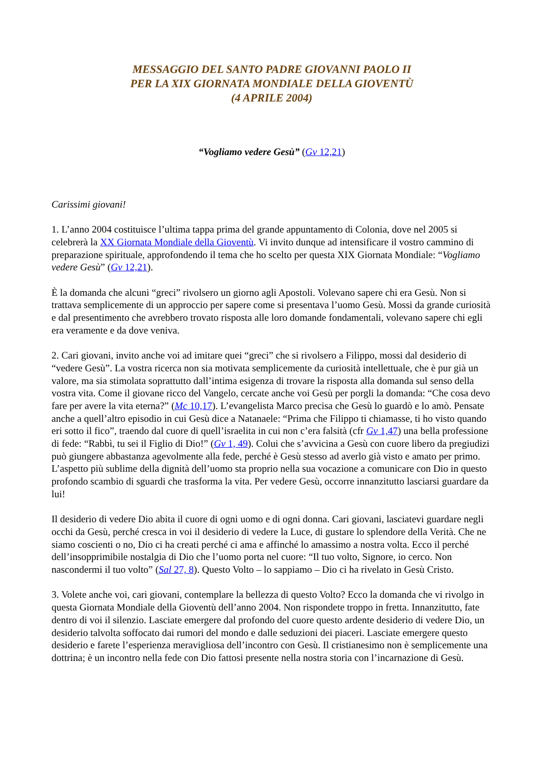MESSAGGIO DEL SANTO PADRE GIOVANNI PAOLO II
PER LA XIX GIORNATA MONDIALE DELLA GIOVENTÙ
(4 APRILE 2004)
“Vogliamo vedere Gesù” (Gv 12,21)
Carissimi giovani!
1. L’anno 2004 costituisce l’ultima tappa prima del grande appuntamento di Colonia, dove nel 2005 si celebrerà la XX Giornata Mondiale della Gioventù. Vi invito dunque ad intensificare il vostro cammino di preparazione spirituale, approfondendo il tema che ho scelto per questa XIX Giornata Mondiale: “Vogliamo vedere Gesù” (Gv 12,21).
È la domanda che alcuni “greci” rivolsero un giorno agli Apostoli. Volevano sapere chi era Gesù. Non si trattava semplicemente di un approccio per sapere come si presentava l’uomo Gesù. Mossi da grande curiosità e dal presentimento che avrebbero trovato risposta alle loro domande fondamentali, volevano sapere chi egli era veramente e da dove veniva.
2. Cari giovani, invito anche voi ad imitare quei “greci” che si rivolsero a Filippo, mossi dal desiderio di “vedere Gesù”. La vostra ricerca non sia motivata semplicemente da curiosità intellettuale, che è pur già un valore, ma sia stimolata soprattutto dall’intima esigenza di trovare la risposta alla domanda sul senso della vostra vita. Come il giovane ricco del Vangelo, cercate anche voi Gesù per porgli la domanda: “Che cosa devo fare per avere la vita eterna?” (Mc 10,17). L’evangelista Marco precisa che Gesù lo guardò e lo amò. Pensate anche a quell’altro episodio in cui Gesù dice a Natanaele: “Prima che Filippo ti chiamasse, ti ho visto quando eri sotto il fico”, traendo dal cuore di quell’israelita in cui non c’era falsità (cfr Gv 1,47) una bella professione di fede: “Rabbì, tu sei il Figlio di Dio!” (Gv 1, 49). Colui che s’avvicina a Gesù con cuore libero da pregiudizi può giungere abbastanza agevolmente alla fede, perché è Gesù stesso ad averlo già visto e amato per primo. L’aspetto più sublime della dignità dell’uomo sta proprio nella sua vocazione a comunicare con Dio in questo profondo scambio di sguardi che trasforma la vita. Per vedere Gesù, occorre innanzitutto lasciarsi guardare da lui!
Il desiderio di vedere Dio abita il cuore di ogni uomo e di ogni donna. Cari giovani, lasciatevi guardare negli occhi da Gesù, perché cresca in voi il desiderio di vedere la Luce, di gustare lo splendore della Verità. Che ne siamo coscienti o no, Dio ci ha creati perché ci ama e affinché lo amassimo a nostra volta. Ecco il perché dell’insopprimibile nostalgia di Dio che l’uomo porta nel cuore: “Il tuo volto, Signore, io cerco. Non nascondermi il tuo volto” (Sal 27, 8). Questo Volto – lo sappiamo – Dio ci ha rivelato in Gesù Cristo.
3. Volete anche voi, cari giovani, contemplare la bellezza di questo Volto? Ecco la domanda che vi rivolgo in questa Giornata Mondiale della Gioventù dell’anno 2004. Non rispondete troppo in fretta. Innanzitutto, fate dentro di voi il silenzio. Lasciate emergere dal profondo del cuore questo ardente desiderio di vedere Dio, un desiderio talvolta soffocato dai rumori del mondo e dalle seduzioni dei piaceri. Lasciate emergere questo desiderio e farete l’esperienza meravigliosa dell’incontro con Gesù. Il cristianesimo non è semplicemente una dottrina; è un incontro nella fede con Dio fattosi presente nella nostra storia con l’incarnazione di Gesù.